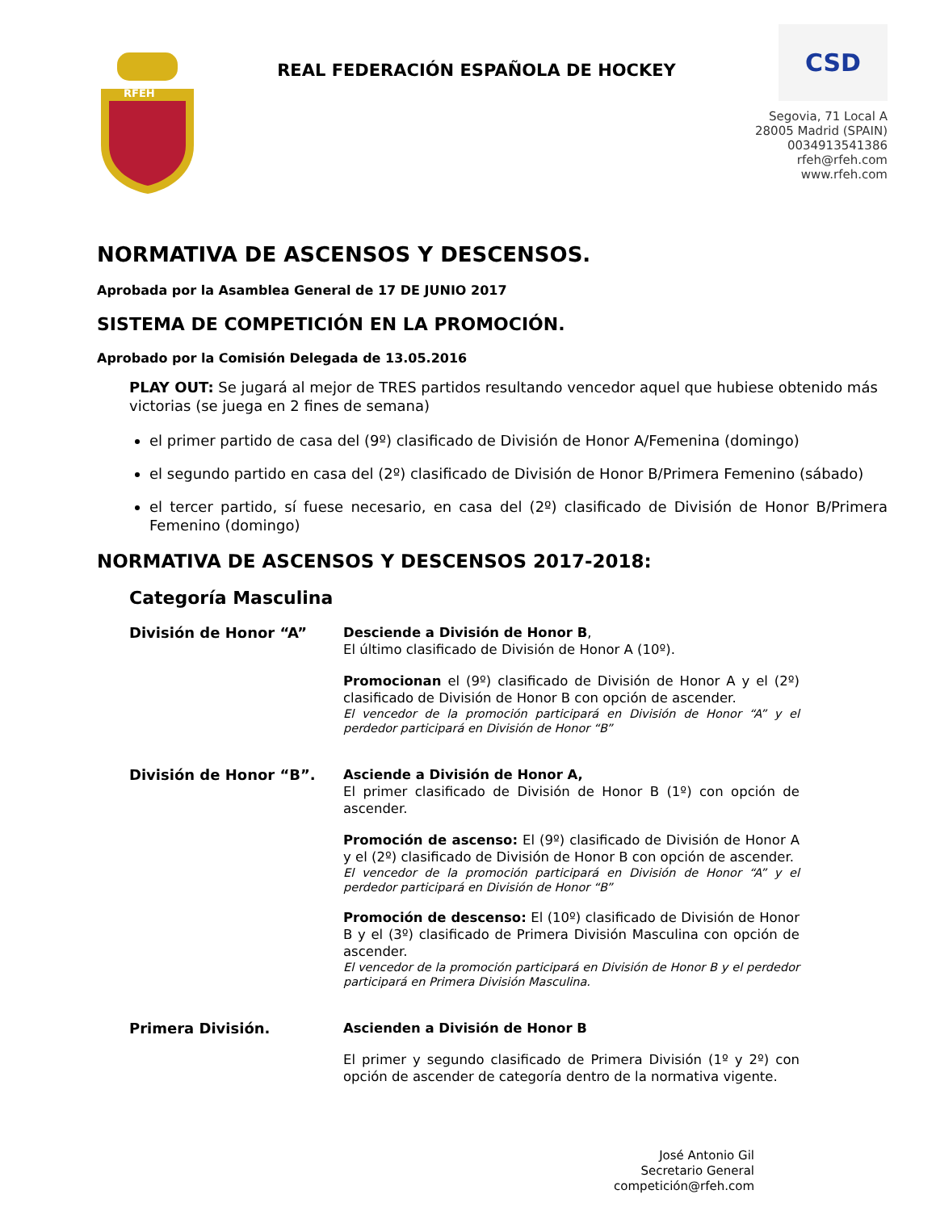RFEH
REAL FEDERACIÓN ESPAÑOLA DE HOCKEY
CSD
Segovia, 71 Local A
28005 Madrid (SPAIN)
0034913541386
rfeh@rfeh.com
www.rfeh.com
NORMATIVA DE ASCENSOS Y DESCENSOS.
Aprobada por la Asamblea General de 17 DE JUNIO 2017
SISTEMA DE COMPETICIÓN EN LA PROMOCIÓN.
Aprobado por la Comisión Delegada de 13.05.2016
PLAY OUT: Se jugará al mejor de TRES partidos resultando vencedor aquel que hubiese obtenido más victorias (se juega en 2 fines de semana)
el primer partido de casa del (9º) clasificado de División de Honor A/Femenina (domingo)
el segundo partido en casa del (2º) clasificado de División de Honor B/Primera Femenino (sábado)
el tercer partido, sí fuese necesario, en casa del (2º) clasificado de División de Honor B/Primera Femenino (domingo)
NORMATIVA DE ASCENSOS Y DESCENSOS 2017-2018:
Categoría Masculina
División de Honor “A”
Desciende a División de Honor B,
El último clasificado de División de Honor A (10º).
Promocionan el (9º) clasificado de División de Honor A y el (2º) clasificado de División de Honor B con opción de ascender.
El vencedor de la promoción participará en División de Honor “A” y el perdedor participará en División de Honor “B”
División de Honor “B”.
Asciende a División de Honor A,
El primer clasificado de División de Honor B (1º) con opción de ascender.
Promoción de ascenso: El (9º) clasificado de División de Honor A y el (2º) clasificado de División de Honor B con opción de ascender.
El vencedor de la promoción participará en División de Honor “A” y el perdedor participará en División de Honor “B”
Promoción de descenso: El (10º) clasificado de División de Honor B y el (3º) clasificado de Primera División Masculina con opción de ascender.
El vencedor de la promoción participará en División de Honor B y el perdedor participará en Primera División Masculina.
Primera División.
Ascienden a División de Honor B
El primer y segundo clasificado de Primera División (1º y 2º) con opción de ascender de categoría dentro de la normativa vigente.
José Antonio Gil
Secretario General
competición@rfeh.com